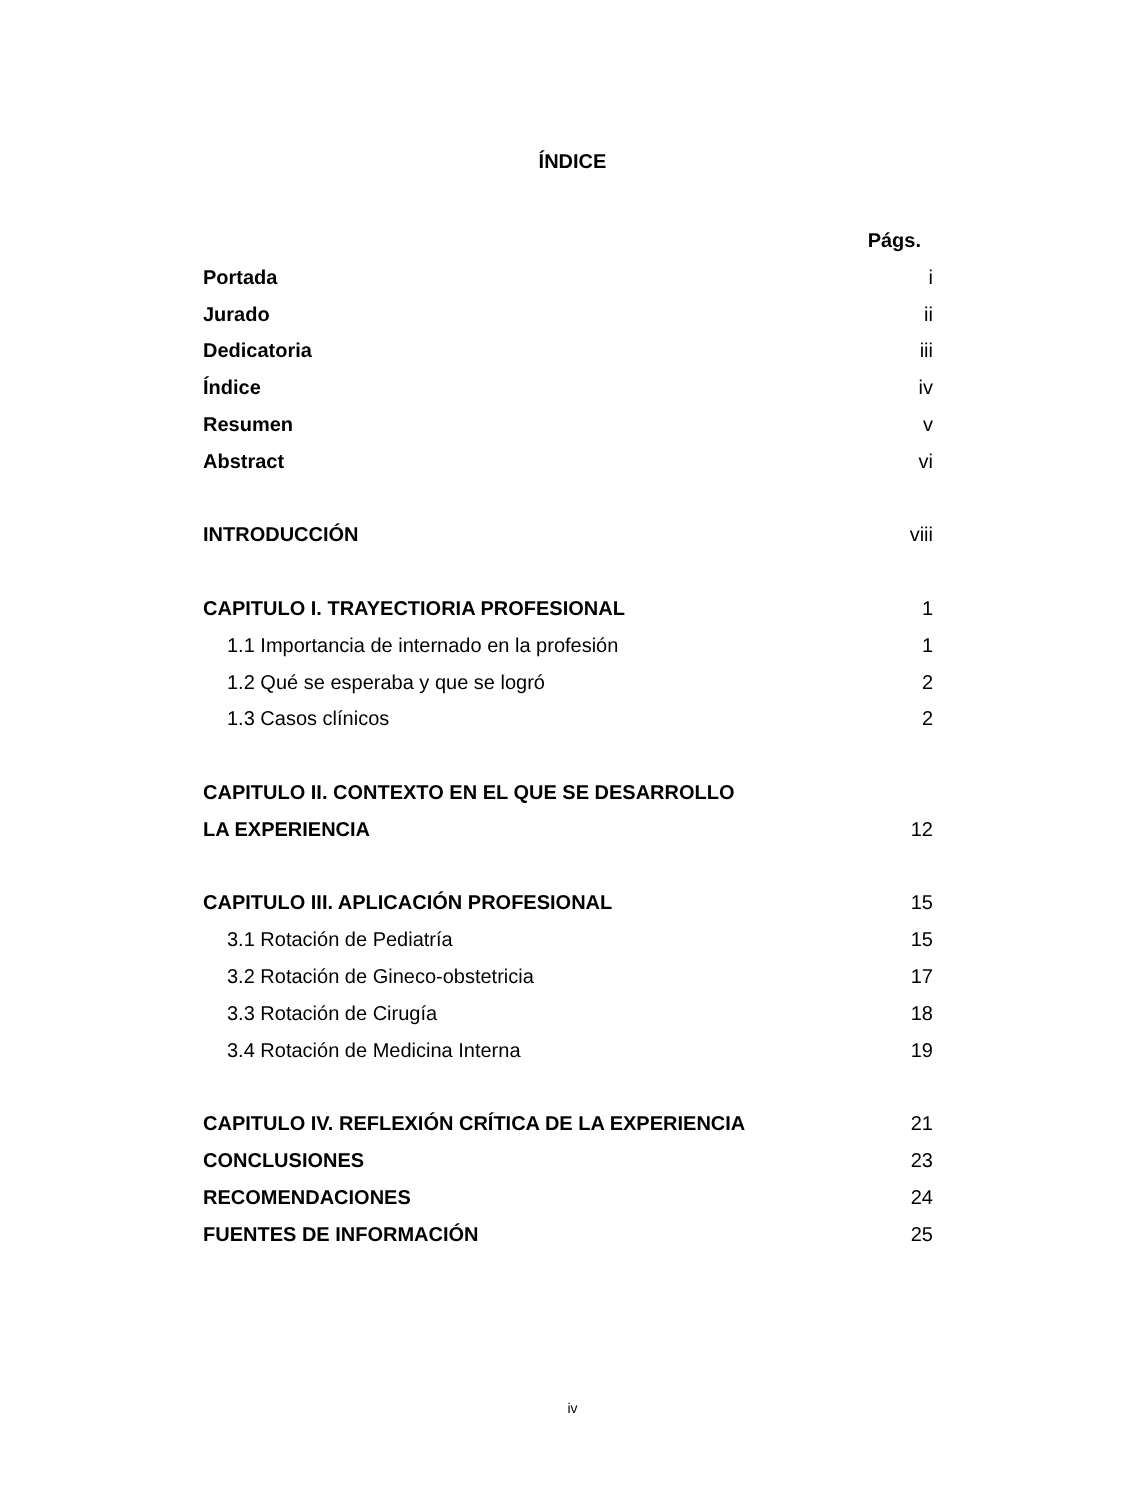ÍNDICE
Págs.
Portada i
Jurado ii
Dedicatoria iii
Índice iv
Resumen v
Abstract vi
INTRODUCCIÓN viii
CAPITULO I. TRAYECTIORIA PROFESIONAL 1
1.1 Importancia de internado en la profesión 1
1.2 Qué se esperaba y que se logró 2
1.3 Casos clínicos 2
CAPITULO II. CONTEXTO EN EL QUE SE DESARROLLO
LA EXPERIENCIA 12
CAPITULO III. APLICACIÓN PROFESIONAL 15
3.1 Rotación de Pediatría 15
3.2 Rotación de Gineco-obstetricia 17
3.3 Rotación de Cirugía 18
3.4 Rotación de Medicina Interna 19
CAPITULO IV. REFLEXIÓN CRÍTICA DE LA EXPERIENCIA 21
CONCLUSIONES 23
RECOMENDACIONES 24
FUENTES DE INFORMACIÓN 25
iv